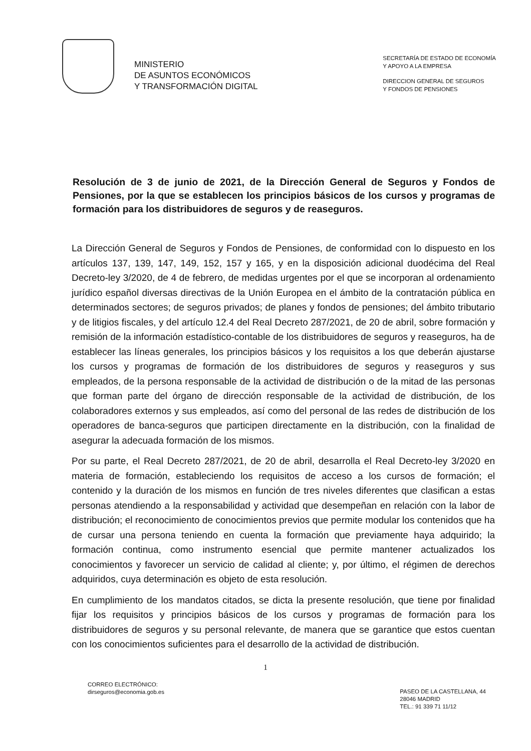MINISTERIO
DE ASUNTOS ECONÓMICOS
Y TRANSFORMACIÓN DIGITAL
SECRETARÍA DE ESTADO DE ECONOMÍA
Y APOYO A LA EMPRESA
DIRECCION GENERAL DE SEGUROS
Y FONDOS DE PENSIONES
Resolución de 3 de junio de 2021, de la Dirección General de Seguros y Fondos de Pensiones, por la que se establecen los principios básicos de los cursos y programas de formación para los distribuidores de seguros y de reaseguros.
La Dirección General de Seguros y Fondos de Pensiones, de conformidad con lo dispuesto en los artículos 137, 139, 147, 149, 152, 157 y 165, y en la disposición adicional duodécima del Real Decreto-ley 3/2020, de 4 de febrero, de medidas urgentes por el que se incorporan al ordenamiento jurídico español diversas directivas de la Unión Europea en el ámbito de la contratación pública en determinados sectores; de seguros privados; de planes y fondos de pensiones; del ámbito tributario y de litigios fiscales, y del artículo 12.4 del Real Decreto 287/2021, de 20 de abril, sobre formación y remisión de la información estadístico-contable de los distribuidores de seguros y reaseguros, ha de establecer las líneas generales, los principios básicos y los requisitos a los que deberán ajustarse los cursos y programas de formación de los distribuidores de seguros y reaseguros y sus empleados, de la persona responsable de la actividad de distribución o de la mitad de las personas que forman parte del órgano de dirección responsable de la actividad de distribución, de los colaboradores externos y sus empleados, así como del personal de las redes de distribución de los operadores de banca-seguros que participen directamente en la distribución, con la finalidad de asegurar la adecuada formación de los mismos.
Por su parte, el Real Decreto 287/2021, de 20 de abril, desarrolla el Real Decreto-ley 3/2020 en materia de formación, estableciendo los requisitos de acceso a los cursos de formación; el contenido y la duración de los mismos en función de tres niveles diferentes que clasifican a estas personas atendiendo a la responsabilidad y actividad que desempeñan en relación con la labor de distribución; el reconocimiento de conocimientos previos que permite modular los contenidos que ha de cursar una persona teniendo en cuenta la formación que previamente haya adquirido; la formación continua, como instrumento esencial que permite mantener actualizados los conocimientos y favorecer un servicio de calidad al cliente; y, por último, el régimen de derechos adquiridos, cuya determinación es objeto de esta resolución.
En cumplimiento de los mandatos citados, se dicta la presente resolución, que tiene por finalidad fijar los requisitos y principios básicos de los cursos y programas de formación para los distribuidores de seguros y su personal relevante, de manera que se garantice que estos cuentan con los conocimientos suficientes para el desarrollo de la actividad de distribución.
1
CORREO ELECTRÓNICO:
dirseguros@economia.gob.es
PASEO DE LA CASTELLANA, 44
28046 MADRID
TEL.: 91 339 71 11/12